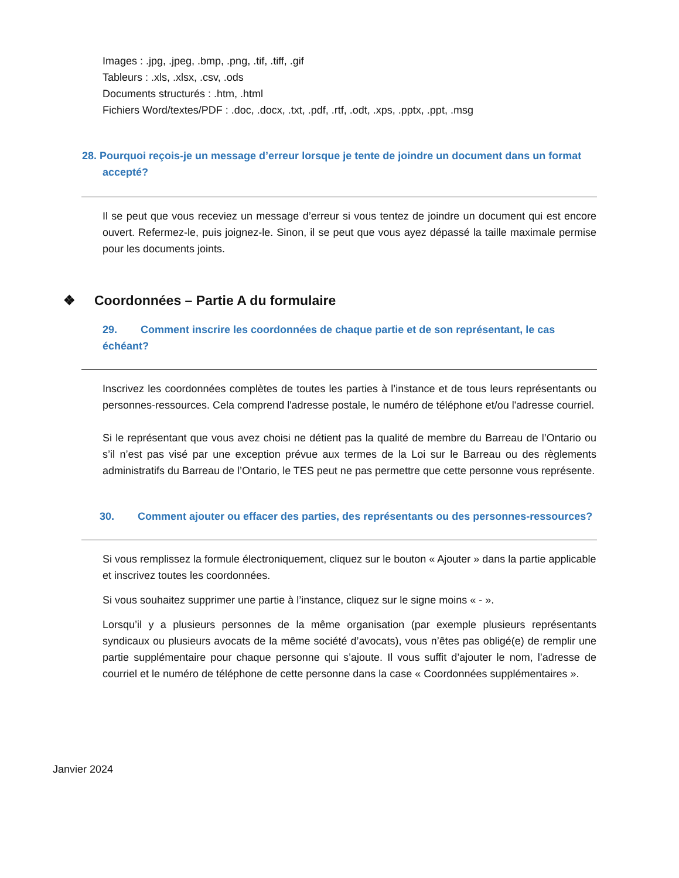Images : .jpg, .jpeg, .bmp, .png, .tif, .tiff, .gif
Tableurs : .xls, .xlsx, .csv, .ods
Documents structurés : .htm, .html
Fichiers Word/textes/PDF : .doc, .docx, .txt, .pdf, .rtf, .odt, .xps, .pptx, .ppt, .msg
28. Pourquoi reçois-je un message d’erreur lorsque je tente de joindre un document dans un format accepté?
Il se peut que vous receviez un message d’erreur si vous tentez de joindre un document qui est encore ouvert. Refermez-le, puis joignez-le. Sinon, il se peut que vous ayez dépassé la taille maximale permise pour les documents joints.
❖ Coordonnées – Partie A du formulaire
29. Comment inscrire les coordonnées de chaque partie et de son représentant, le cas échéant?
Inscrivez les coordonnées complètes de toutes les parties à l’instance et de tous leurs représentants ou personnes-ressources. Cela comprend l'adresse postale, le numéro de téléphone et/ou l'adresse courriel.
Si le représentant que vous avez choisi ne détient pas la qualité de membre du Barreau de l’Ontario ou s’il n’est pas visé par une exception prévue aux termes de la Loi sur le Barreau ou des règlements administratifs du Barreau de l’Ontario, le TES peut ne pas permettre que cette personne vous représente.
30. Comment ajouter ou effacer des parties, des représentants ou des personnes-ressources?
Si vous remplissez la formule électroniquement, cliquez sur le bouton « Ajouter » dans la partie applicable et inscrivez toutes les coordonnées.
Si vous souhaitez supprimer une partie à l’instance, cliquez sur le signe moins « - ».
Lorsqu’il y a plusieurs personnes de la même organisation (par exemple plusieurs représentants syndicaux ou plusieurs avocats de la même société d’avocats), vous n’êtes pas obligé(e) de remplir une partie supplémentaire pour chaque personne qui s’ajoute. Il vous suffit d’ajouter le nom, l’adresse de courriel et le numéro de téléphone de cette personne dans la case « Coordonnées supplémentaires ».
Janvier 2024